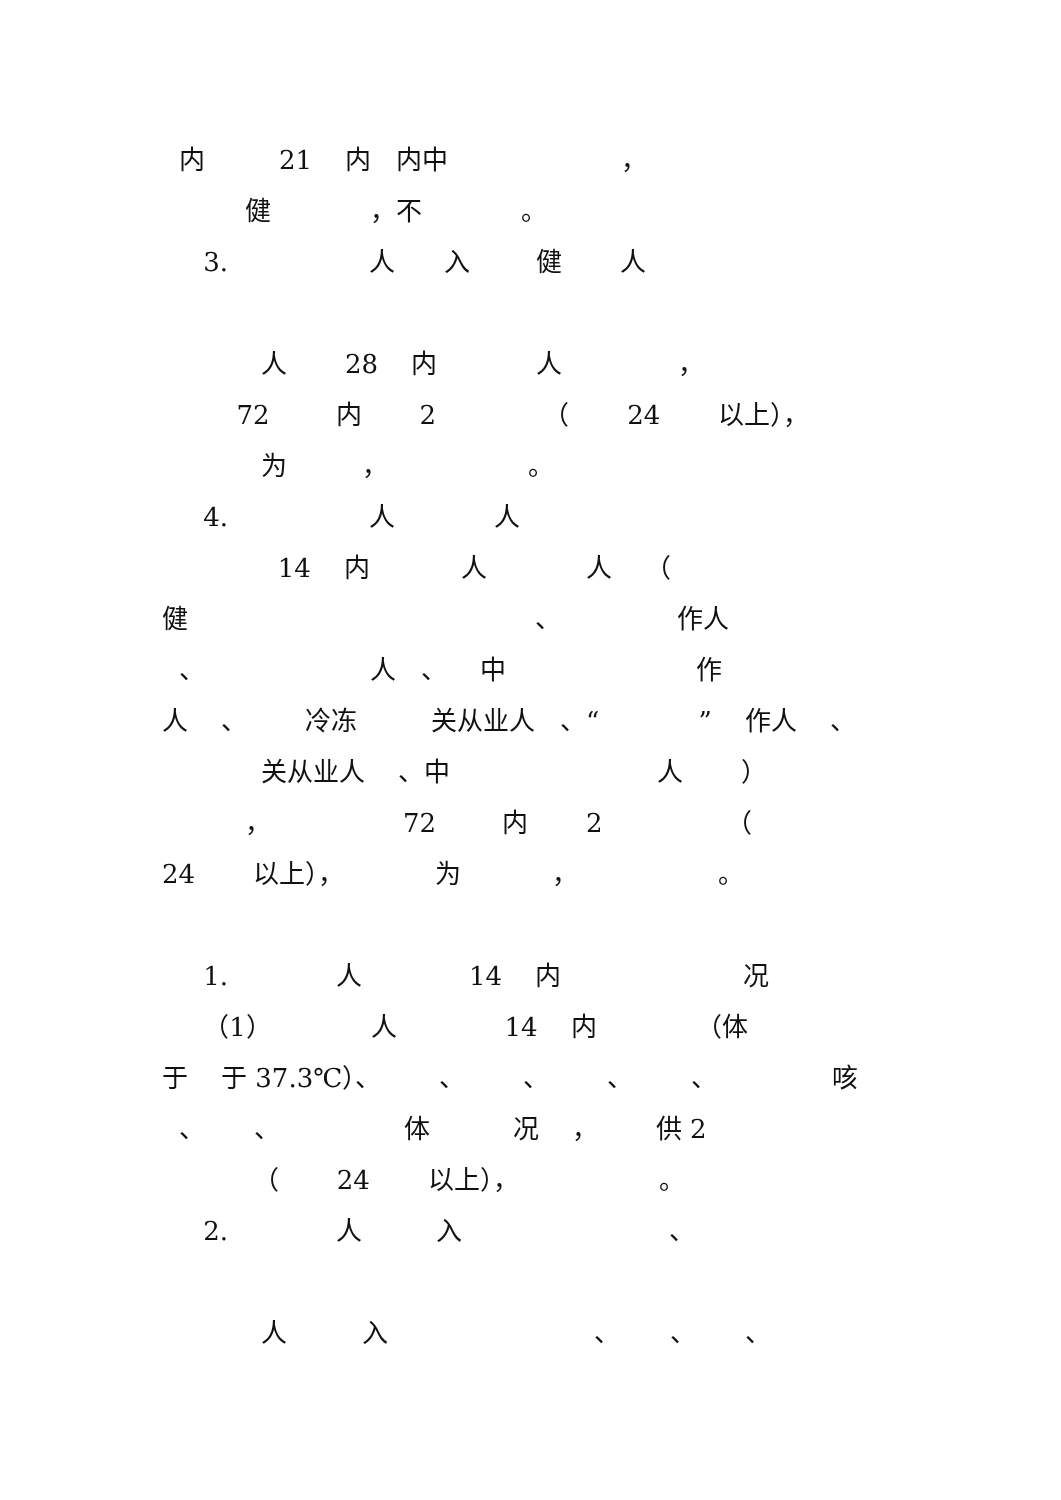内 21 内 内中 ，
健 ，不 。
3. 人 入 健 人
人 28 内 人 ，
72 内 2 （ 24 以上），
为 ， 。
4. 人 人
14 内 人 人 （
健 、 作人
、 人 、 中 作
人 、 冷冻 关从业人 、“ ” 作人 、
关从业人 、中 人 ）
， 72 内 2 （
24 以上）， 为 ， 。
1. 人 14 内 况
（1） 人 14 内 （体
于 于 37.3℃）、 、 、 、 、 咳
、 、 体 况 ， 供 2
（ 24 以上）， 。
2. 人 入 、
人 入 、 、 、